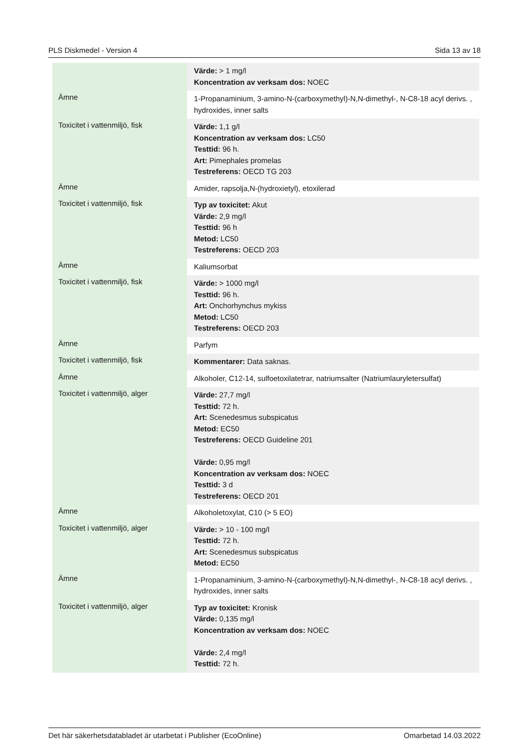PLS Diskmedel - Version 4 Sida 13 av 18
| | Värde: > 1 mg/l Koncentration av verksam dos: NOEC |
| Ämne | 1-Propanaminium, 3-amino-N-(carboxymethyl)-N,N-dimethyl-, N-C8-18 acyl derivs. , hydroxides, inner salts |
| Toxicitet i vattenmiljö, fisk | Värde: 1,1 g/l Koncentration av verksam dos: LC50 Testtid: 96 h. Art: Pimephales promelas Testreferens: OECD TG 203 |
| Ämne | Amider, rapsolja,N-(hydroxietyl), etoxilerad |
| Toxicitet i vattenmiljö, fisk | Typ av toxicitet: Akut Värde: 2,9 mg/l Testtid: 96 h Metod: LC50 Testreferens: OECD 203 |
| Ämne | Kaliumsorbat |
| Toxicitet i vattenmiljö, fisk | Värde: > 1000 mg/l Testtid: 96 h. Art: Onchorhynchus mykiss Metod: LC50 Testreferens: OECD 203 |
| Ämne | Parfym |
| Toxicitet i vattenmiljö, fisk | Kommentarer: Data saknas. |
| Ämne | Alkoholer, C12-14, sulfoetoxilatetrar, natriumsalter (Natriumlauryletersulfat) |
| Toxicitet i vattenmiljö, alger | Värde: 27,7 mg/l Testtid: 72 h. Art: Scenedesmus subspicatus Metod: EC50 Testreferens: OECD Guideline 201 Värde: 0,95 mg/l Koncentration av verksam dos: NOEC Testtid: 3 d Testreferens: OECD 201 |
| Ämne | Alkoholetoxylat, C10 (> 5 EO) |
| Toxicitet i vattenmiljö, alger | Värde: > 10 - 100 mg/l Testtid: 72 h. Art: Scenedesmus subspicatus Metod: EC50 |
| Ämne | 1-Propanaminium, 3-amino-N-(carboxymethyl)-N,N-dimethyl-, N-C8-18 acyl derivs. , hydroxides, inner salts |
| Toxicitet i vattenmiljö, alger | Typ av toxicitet: Kronisk Värde: 0,135 mg/l Koncentration av verksam dos: NOEC Värde: 2,4 mg/l Testtid: 72 h. |
Det här säkerhetsdatabladet är utarbetat i Publisher (EcoOnline) Omarbetad 14.03.2022